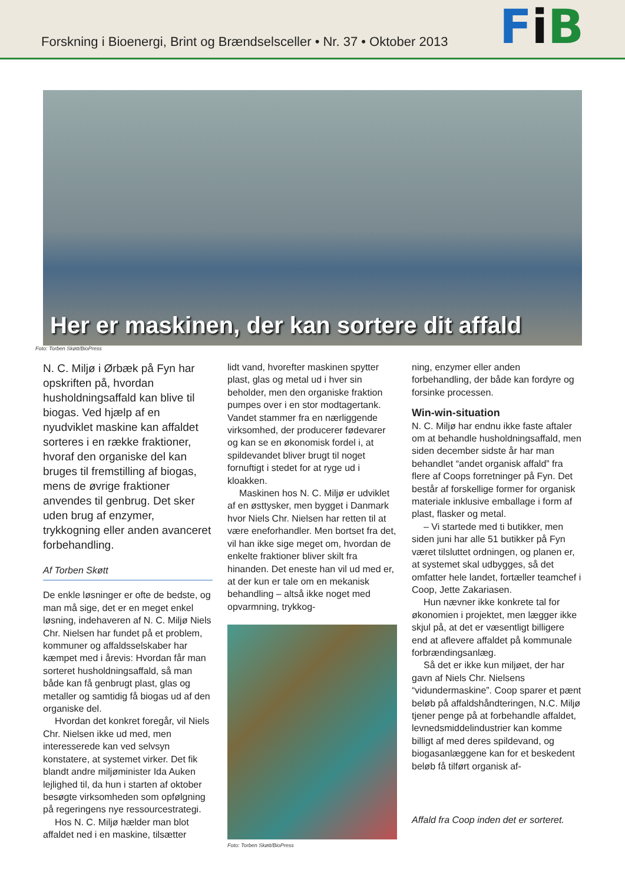Forskning i Bioenergi, Brint og Brændselsceller • Nr. 37 • Oktober 2013
FiB
Her er maskinen, der kan sortere dit affald
Foto: Torben Skøtt/BioPress
N. C. Miljø i Ørbæk på Fyn har opskriften på, hvordan husholdningsaffald kan blive til biogas. Ved hjælp af en nyudviklet maskine kan affaldet sorteres i en række fraktioner, hvoraf den organiske del kan bruges til fremstilling af biogas, mens de øvrige fraktioner anvendes til genbrug. Det sker uden brug af enzymer, trykkogning eller anden avanceret forbehandling.
Af Torben Skøtt
De enkle løsninger er ofte de bedste, og man må sige, det er en meget enkel løsning, indehaveren af N. C. Miljø Niels Chr. Nielsen har fundet på et problem, kommuner og affaldsselskaber har kæmpet med i årevis: Hvordan får man sorteret husholdningsaffald, så man både kan få genbrugt plast, glas og metaller og samtidig få biogas ud af den organiske del.
Hvordan det konkret foregår, vil Niels Chr. Nielsen ikke ud med, men interesserede kan ved selvsyn konstatere, at systemet virker. Det fik blandt andre miljøminister Ida Auken lejlighed til, da hun i starten af oktober besøgte virksomheden som opfølgning på regeringens nye ressourcestrategi.
Hos N. C. Miljø hælder man blot affaldet ned i en maskine, tilsætter
lidt vand, hvorefter maskinen spytter plast, glas og metal ud i hver sin beholder, men den organiske fraktion pumpes over i en stor modtagertank. Vandet stammer fra en nærliggende virksomhed, der producerer fødevarer og kan se en økonomisk fordel i, at spildevandet bliver brugt til noget fornuftigt i stedet for at ryge ud i kloakken.
Maskinen hos N. C. Miljø er udviklet af en østtysker, men bygget i Danmark hvor Niels Chr. Nielsen har retten til at være eneforhandler. Men bortset fra det, vil han ikke sige meget om, hvordan de enkelte fraktioner bliver skilt fra hinanden. Det eneste han vil ud med er, at der kun er tale om en mekanisk behandling – altså ikke noget med opvarmning, trykkog-
Foto: Torben Skøtt/BioPress
ning, enzymer eller anden forbehandling, der både kan fordyre og forsinke processen.
Win-win-situation
N. C. Miljø har endnu ikke faste aftaler om at behandle husholdningsaffald, men siden december sidste år har man behandlet “andet organisk affald” fra flere af Coops forretninger på Fyn. Det består af forskellige former for organisk materiale inklusive emballage i form af plast, flasker og metal.
– Vi startede med ti butikker, men siden juni har alle 51 butikker på Fyn været tilsluttet ordningen, og planen er, at systemet skal udbygges, så det omfatter hele landet, fortæller teamchef i Coop, Jette Zakariasen.
Hun nævner ikke konkrete tal for økonomien i projektet, men lægger ikke skjul på, at det er væsentligt billigere end at aflevere affaldet på kommunale forbrændingsanlæg.
Så det er ikke kun miljøet, der har gavn af Niels Chr. Nielsens “vidundermaskine”. Coop sparer et pænt beløb på affaldshåndteringen, N.C. Miljø tjener penge på at forbehandle affaldet, levnedsmiddelindustrier kan komme billigt af med deres spildevand, og biogasanlæggene kan for et beskedent beløb få tilført organisk af-
Affald fra Coop inden det er sorteret.